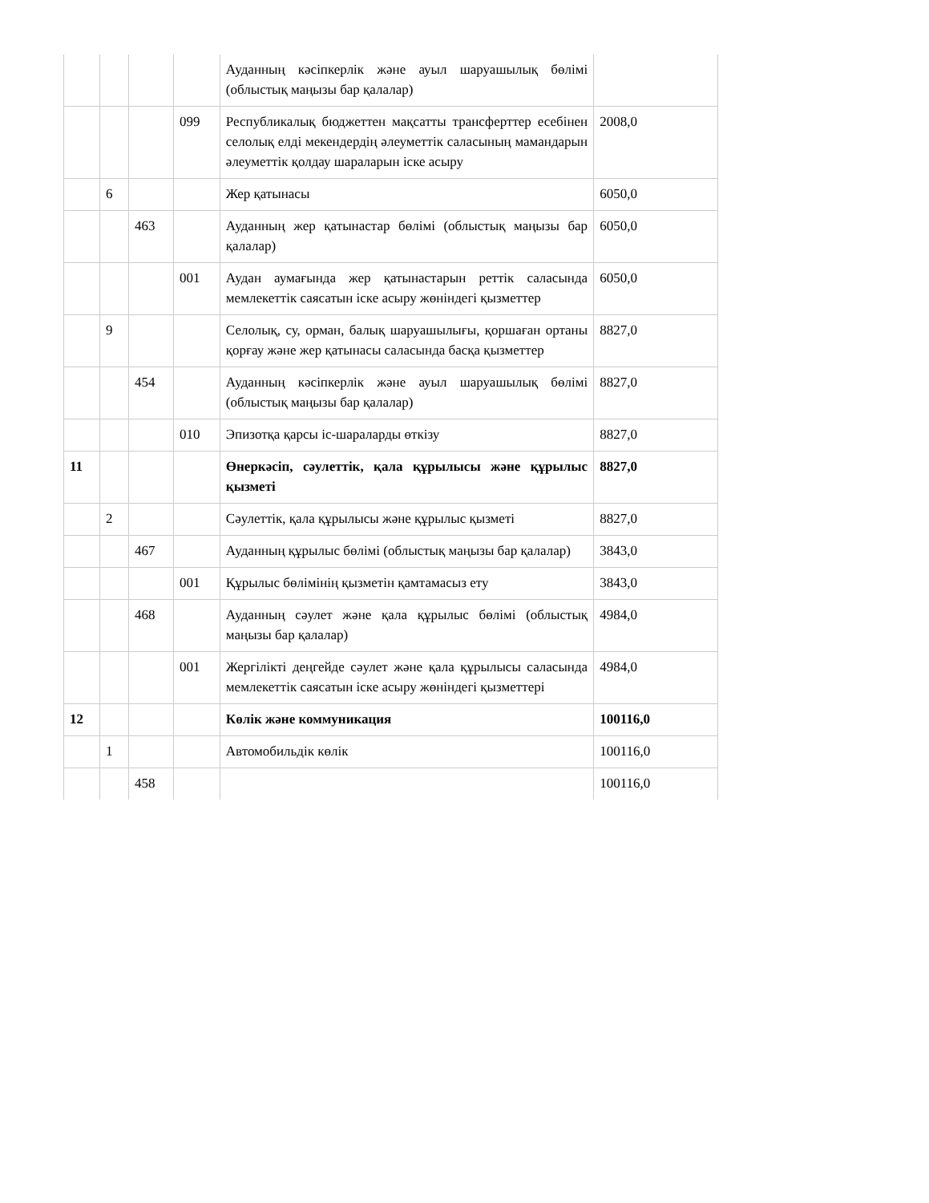| | | | | Ауданның кәсіпкерлік және ауыл шаруашылық бөлімі (облыстық маңызы бар қалалар) | |
| | | | 099 | Республикалық бюджеттен мақсатты трансферттер есебінен селолық елді мекендердің әлеуметтік саласының мамандарын әлеуметтік қолдау шараларын іске асыру | 2008,0 |
| | 6 | | | Жер қатынасы | 6050,0 |
| | | 463 | | Ауданның жер қатынастар бөлімі (облыстық маңызы бар қалалар) | 6050,0 |
| | | | 001 | Аудан аумағында жер қатынастарын реттік саласында мемлекеттік саясатын іске асыру жөніндегі қызметтер | 6050,0 |
| | 9 | | | Селолық, су, орман, балық шаруашылығы, қоршаған ортаны қорғау және жер қатынасы саласында басқа қызметтер | 8827,0 |
| | | 454 | | Ауданның кәсіпкерлік және ауыл шаруашылық бөлімі (облыстық маңызы бар қалалар) | 8827,0 |
| | | | 010 | Эпизотқа қарсы іс-шараларды өткізу | 8827,0 |
| 11 | | | | Өнеркәсіп, сәулеттік, қала құрылысы және құрылыс қызметі | 8827,0 |
| | 2 | | | Сәулеттік, қала құрылысы және құрылыс қызметі | 8827,0 |
| | | 467 | | Ауданның құрылыс бөлімі (облыстық маңызы бар қалалар) | 3843,0 |
| | | | 001 | Құрылыс бөлімінің қызметін қамтамасыз ету | 3843,0 |
| | | 468 | | Ауданның сәулет және қала құрылыс бөлімі (облыстық маңызы бар қалалар) | 4984,0 |
| | | | 001 | Жергілікті деңгейде сәулет және қала құрылысы саласында мемлекеттік саясатын іске асыру жөніндегі қызметтері | 4984,0 |
| 12 | | | | Көлік және коммуникация | 100116,0 |
| | 1 | | | Автомобильдік көлік | 100116,0 |
| | | 458 | | | 100116,0 |